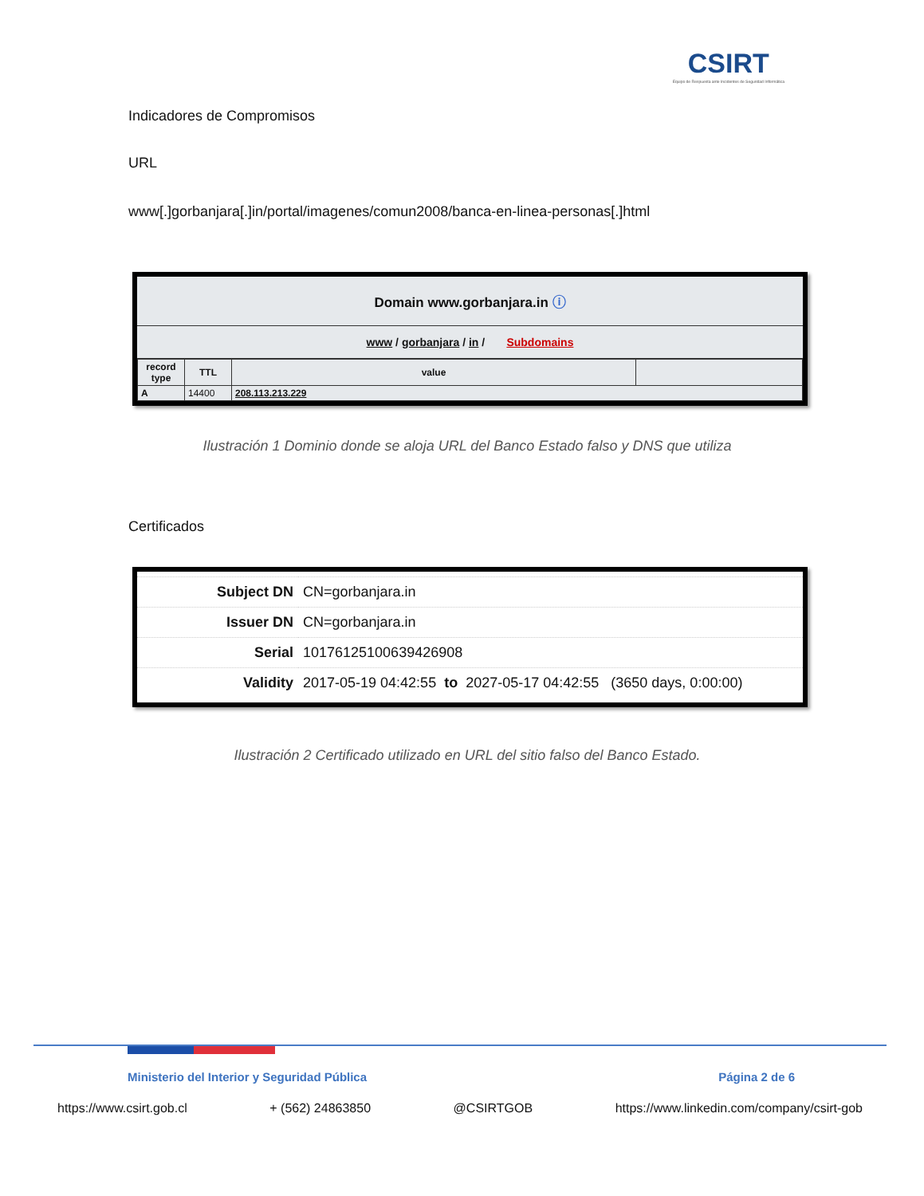CSIRT
Equipo de Respuesta ante Incidentes de Seguridad Informática
Indicadores de Compromisos
URL
www[.]gorbanjara[.]in/portal/imagenes/comun2008/banca-en-linea-personas[.]html
Domain www.gorbanjara.in ⓘ
www / gorbanjara / in / Subdomains
| record type | TTL | value | |
| --- | --- | --- | --- |
| A | 14400 | 208.113.213.229 | |
Ilustración 1 Dominio donde se aloja URL del Banco Estado falso y DNS que utiliza
Certificados
| Subject DN | CN=gorbanjara.in |
| Issuer DN | CN=gorbanjara.in |
| Serial | 10176125100639426908 |
| Validity | 2017-05-19 04:42:55 to 2027-05-17 04:42:55 (3650 days, 0:00:00) |
Ilustración 2 Certificado utilizado en URL del sitio falso del Banco Estado.
Ministerio del Interior y Seguridad Pública Página 2 de 6
https://www.csirt.gob.cl + (562) 24863850 @CSIRTGOB https://www.linkedin.com/company/csirt-gob